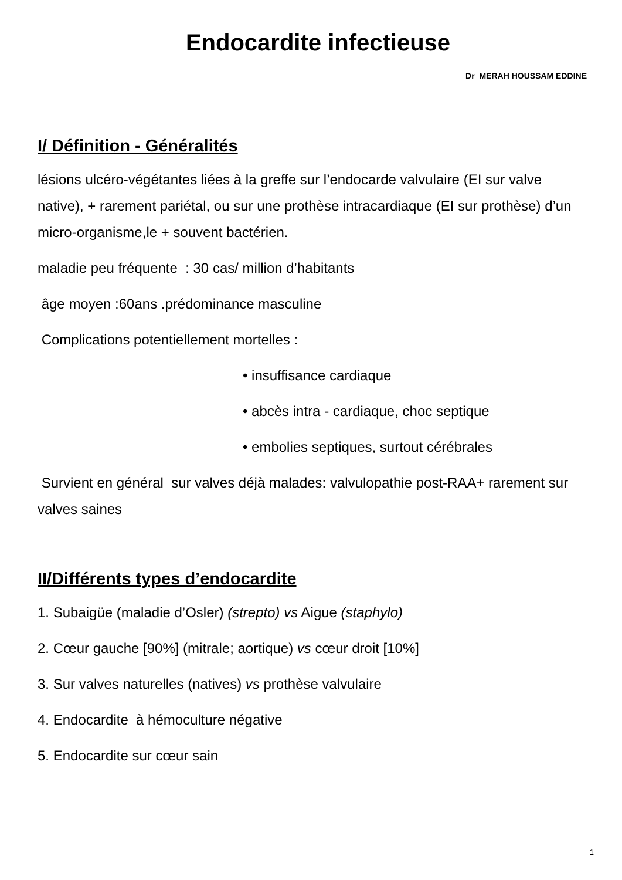Endocardite infectieuse
Dr MERAH HOUSSAM EDDINE
I/ Définition - Généralités
lésions ulcéro-végétantes liées à la greffe sur l’endocarde valvulaire (EI sur valve native), + rarement pariétal, ou sur une prothèse intracardiaque (EI sur prothèse) d’un micro-organisme,le + souvent bactérien.
maladie peu fréquente : 30 cas/ million d’habitants
âge moyen :60ans .prédominance masculine
Complications potentiellement mortelles :
• insuffisance cardiaque
• abcès intra - cardiaque, choc septique
• embolies septiques, surtout cérébrales
Survient en général sur valves déjà malades: valvulopathie post-RAA+ rarement sur valves saines
II/Différents types d’endocardite
1. Subaigüe (maladie d’Osler) (strepto) vs Aigue (staphylo)
2. Cœur gauche [90%] (mitrale; aortique) vs cœur droit [10%]
3. Sur valves naturelles (natives) vs prothèse valvulaire
4. Endocardite à hémoculture négative
5. Endocardite sur cœur sain
1